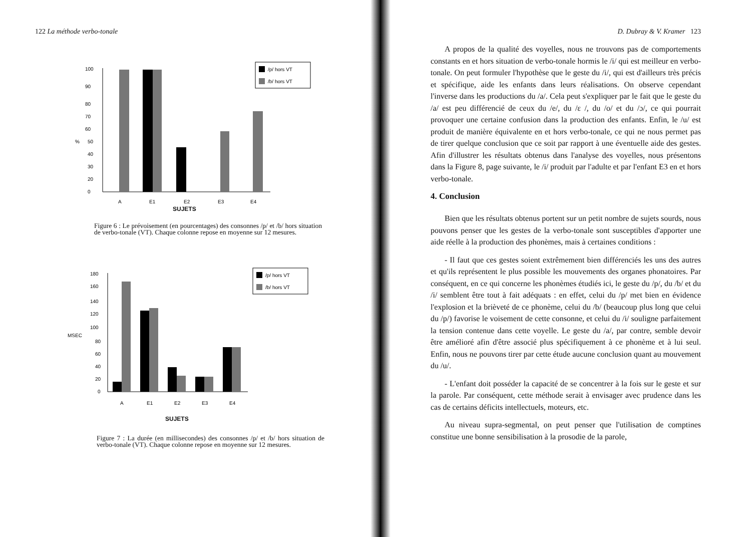122 La méthode verbo-tonale
100
90
80
70
60
%
50
40
30
20
0
A
E1
E2
E3
E4
/p/ hors VT
/b/ hors VT
SUJETS
Figure 6 : Le prévoisement (en pourcentages) des consonnes /p/ et /b/ hors situation de verbo-tonale (VT). Chaque colonne repose en moyenne sur 12 mesures.
180
160
140
120
100
MSEC
80
60
40
20
0
A
E1
E2
E3
E4
/p/ hors VT
/b/ hors VT
SUJETS
Figure 7 : La durée (en millisecondes) des consonnes /p/ et /b/ hors situation de verbo-tonale (VT). Chaque colonne repose en moyenne sur 12 mesures.
D. Dubray & V. Kramer 123
A propos de la qualité des voyelles, nous ne trouvons pas de comportements constants en et hors situation de verbo-tonale hormis le /i/ qui est meilleur en verbo-tonale. On peut formuler l'hypothèse que le geste du /i/, qui est d'ailleurs très précis et spécifique, aide les enfants dans leurs réalisations. On observe cependant l'inverse dans les productions du /a/. Cela peut s'expliquer par le fait que le geste du /a/ est peu différencié de ceux du /e/, du /ɛ /, du /o/ et du /ɔ/, ce qui pourrait provoquer une certaine confusion dans la production des enfants. Enfin, le /u/ est produit de manière équivalente en et hors verbo-tonale, ce qui ne nous permet pas de tirer quelque conclusion que ce soit par rapport à une éventuelle aide des gestes. Afin d'illustrer les résultats obtenus dans l'analyse des voyelles, nous présentons dans la Figure 8, page suivante, le /i/ produit par l'adulte et par l'enfant E3 en et hors verbo-tonale.
4. Conclusion
Bien que les résultats obtenus portent sur un petit nombre de sujets sourds, nous pouvons penser que les gestes de la verbo-tonale sont susceptibles d'apporter une aide réelle à la production des phonèmes, mais à certaines conditions :
- Il faut que ces gestes soient extrêmement bien différenciés les uns des autres et qu'ils représentent le plus possible les mouvements des organes phonatoires. Par conséquent, en ce qui concerne les phonèmes étudiés ici, le geste du /p/, du /b/ et du /i/ semblent être tout à fait adéquats : en effet, celui du /p/ met bien en évidence l'explosion et la brièveté de ce phonème, celui du /b/ (beaucoup plus long que celui du /p/) favorise le voisement de cette consonne, et celui du /i/ souligne parfaitement la tension contenue dans cette voyelle. Le geste du /a/, par contre, semble devoir être amélioré afin d'être associé plus spécifiquement à ce phonème et à lui seul. Enfin, nous ne pouvons tirer par cette étude aucune conclusion quant au mouvement du /u/.
- L'enfant doit posséder la capacité de se concentrer à la fois sur le geste et sur la parole. Par conséquent, cette méthode serait à envisager avec prudence dans les cas de certains déficits intellectuels, moteurs, etc.
Au niveau supra-segmental, on peut penser que l'utilisation de comptines constitue une bonne sensibilisation à la prosodie de la parole,